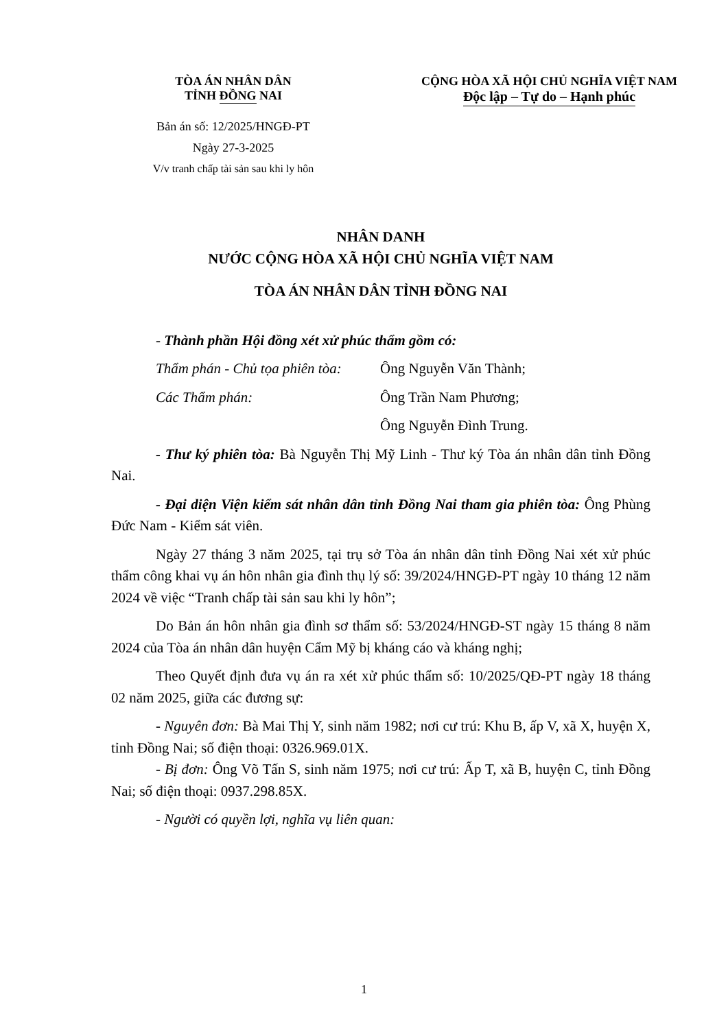TÒA ÁN NHÂN DÂN
TỈNH ĐỒNG NAI
Bản án số: 12/2025/HNGĐ-PT
Ngày 27-3-2025
V/v tranh chấp tài sản sau khi ly hôn
CỘNG HÒA XÃ HỘI CHỦ NGHĨA VIỆT NAM
Độc lập – Tự do – Hạnh phúc
NHÂN DANH
NƯỚC CỘNG HÒA XÃ HỘI CHỦ NGHĨA VIỆT NAM
TÒA ÁN NHÂN DÂN TỈNH ĐỒNG NAI
- Thành phần Hội đồng xét xử phúc thẩm gồm có:
Thẩm phán - Chủ tọa phiên tòa: Ông Nguyễn Văn Thành;
Các Thẩm phán: Ông Trần Nam Phương;
Ông Nguyễn Đình Trung.
- Thư ký phiên tòa: Bà Nguyễn Thị Mỹ Linh - Thư ký Tòa án nhân dân tỉnh Đồng Nai.
- Đại diện Viện kiểm sát nhân dân tỉnh Đồng Nai tham gia phiên tòa: Ông Phùng Đức Nam - Kiểm sát viên.
Ngày 27 tháng 3 năm 2025, tại trụ sở Tòa án nhân dân tỉnh Đồng Nai xét xử phúc thẩm công khai vụ án hôn nhân gia đình thụ lý số: 39/2024/HNGĐ-PT ngày 10 tháng 12 năm 2024 về việc “Tranh chấp tài sản sau khi ly hôn”;
Do Bản án hôn nhân gia đình sơ thẩm số: 53/2024/HNGĐ-ST ngày 15 tháng 8 năm 2024 của Tòa án nhân dân huyện Cẩm Mỹ bị kháng cáo và kháng nghị;
Theo Quyết định đưa vụ án ra xét xử phúc thẩm số: 10/2025/QĐ-PT ngày 18 tháng 02 năm 2025, giữa các đương sự:
- Nguyên đơn: Bà Mai Thị Y, sinh năm 1982; nơi cư trú: Khu B, ấp V, xã X, huyện X, tỉnh Đồng Nai; số điện thoại: 0326.969.01X.
- Bị đơn: Ông Võ Tấn S, sinh năm 1975; nơi cư trú: Ấp T, xã B, huyện C, tỉnh Đồng Nai; số điện thoại: 0937.298.85X.
- Người có quyền lợi, nghĩa vụ liên quan:
1